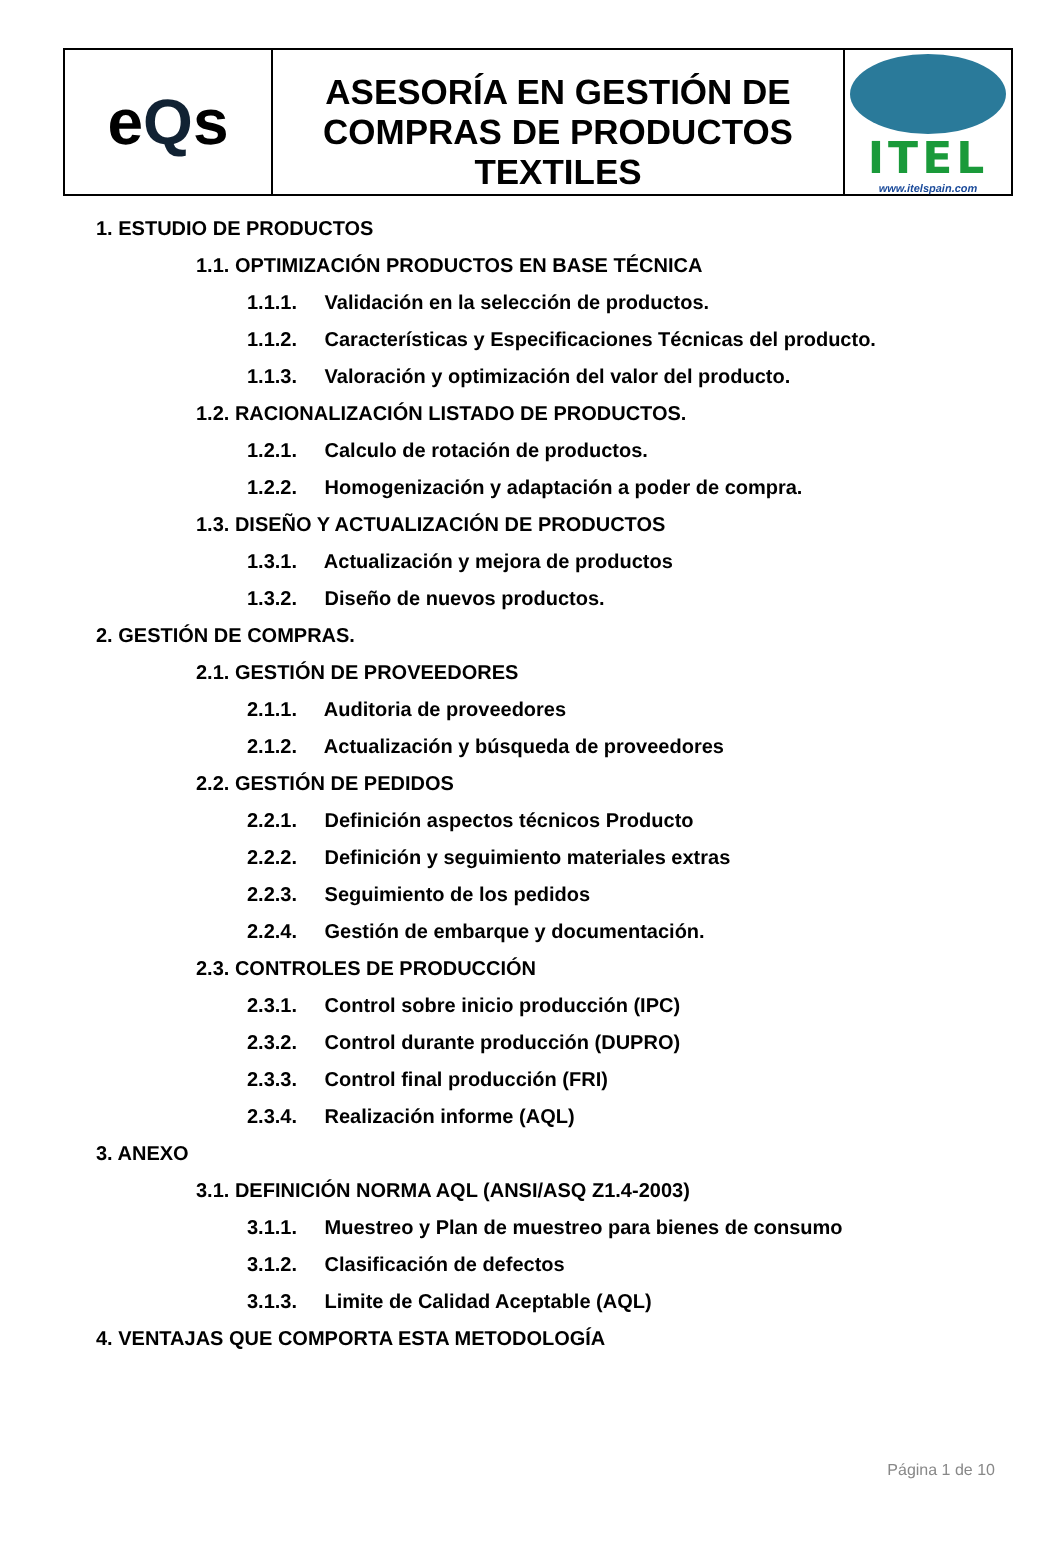eQs
ASESORÍA EN GESTIÓN DE COMPRAS DE PRODUCTOS TEXTILES
ITEL
www.itelspain.com
1. ESTUDIO DE PRODUCTOS
1.1. OPTIMIZACIÓN PRODUCTOS EN BASE TÉCNICA
1.1.1. Validación en la selección de productos.
1.1.2. Características y Especificaciones Técnicas del producto.
1.1.3. Valoración y optimización del valor del producto.
1.2. RACIONALIZACIÓN LISTADO DE PRODUCTOS.
1.2.1. Calculo de rotación de productos.
1.2.2. Homogenización y adaptación a poder de compra.
1.3. DISEÑO Y ACTUALIZACIÓN DE PRODUCTOS
1.3.1. Actualización y mejora de productos
1.3.2. Diseño de nuevos productos.
2. GESTIÓN DE COMPRAS.
2.1. GESTIÓN DE PROVEEDORES
2.1.1. Auditoria de proveedores
2.1.2. Actualización y búsqueda de proveedores
2.2. GESTIÓN DE PEDIDOS
2.2.1. Definición aspectos técnicos Producto
2.2.2. Definición y seguimiento materiales extras
2.2.3. Seguimiento de los pedidos
2.2.4. Gestión de embarque y documentación.
2.3. CONTROLES DE PRODUCCIÓN
2.3.1. Control sobre inicio producción (IPC)
2.3.2. Control durante producción (DUPRO)
2.3.3. Control final producción (FRI)
2.3.4. Realización informe (AQL)
3. ANEXO
3.1. DEFINICIÓN NORMA AQL (ANSI/ASQ Z1.4-2003)
3.1.1. Muestreo y Plan de muestreo para bienes de consumo
3.1.2. Clasificación de defectos
3.1.3. Limite de Calidad Aceptable (AQL)
4. VENTAJAS QUE COMPORTA ESTA METODOLOGÍA
Página 1 de 10